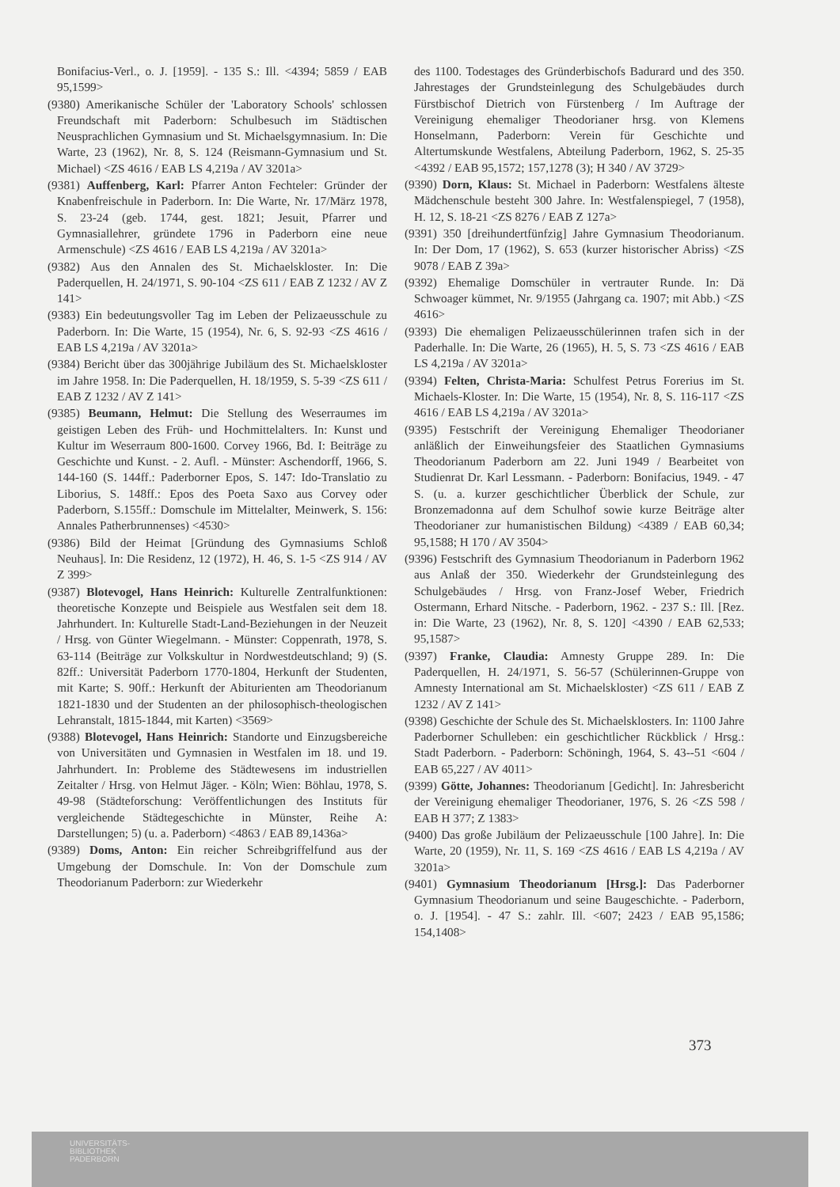Bonifacius-Verl., o. J. [1959]. - 135 S.: Ill. <4394; 5859 / EAB 95,1599>
(9380) Amerikanische Schüler der 'Laboratory Schools' schlossen Freundschaft mit Paderborn: Schulbesuch im Städtischen Neusprachlichen Gymnasium und St. Michaelsgymnasium. In: Die Warte, 23 (1962), Nr. 8, S. 124 (Reismann-Gymnasium und St. Michael) <ZS 4616 / EAB LS 4,219a / AV 3201a>
(9381) Auffenberg, Karl: Pfarrer Anton Fechteler: Gründer der Knabenfreischule in Paderborn. In: Die Warte, Nr. 17/März 1978, S. 23-24 (geb. 1744, gest. 1821; Jesuit, Pfarrer und Gymnasiallehrer, gründete 1796 in Paderborn eine neue Armenschule) <ZS 4616 / EAB LS 4,219a / AV 3201a>
(9382) Aus den Annalen des St. Michaelskloster. In: Die Paderquellen, H. 24/1971, S. 90-104 <ZS 611 / EAB Z 1232 / AV Z 141>
(9383) Ein bedeutungsvoller Tag im Leben der Pelizaeusschule zu Paderborn. In: Die Warte, 15 (1954), Nr. 6, S. 92-93 <ZS 4616 / EAB LS 4,219a / AV 3201a>
(9384) Bericht über das 300jährige Jubiläum des St. Michaelskloster im Jahre 1958. In: Die Paderquellen, H. 18/1959, S. 5-39 <ZS 611 / EAB Z 1232 / AV Z 141>
(9385) Beumann, Helmut: Die Stellung des Weserraumes im geistigen Leben des Früh- und Hochmittelalters. In: Kunst und Kultur im Weserraum 800-1600. Corvey 1966, Bd. I: Beiträge zu Geschichte und Kunst. - 2. Aufl. - Münster: Aschendorff, 1966, S. 144-160 (S. 144ff.: Paderborner Epos, S. 147: Ido-Translatio zu Liborius, S. 148ff.: Epos des Poeta Saxo aus Corvey oder Paderborn, S.155ff.: Domschule im Mittelalter, Meinwerk, S. 156: Annales Patherbrunnenses) <4530>
(9386) Bild der Heimat [Gründung des Gymnasiums Schloß Neuhaus]. In: Die Residenz, 12 (1972), H. 46, S. 1-5 <ZS 914 / AV Z 399>
(9387) Blotevogel, Hans Heinrich: Kulturelle Zentralfunktionen: theoretische Konzepte und Beispiele aus Westfalen seit dem 18. Jahrhundert. In: Kulturelle Stadt-Land-Beziehungen in der Neuzeit / Hrsg. von Günter Wiegelmann. - Münster: Coppenrath, 1978, S. 63-114 (Beiträge zur Volkskultur in Nordwestdeutschland; 9) (S. 82ff.: Universität Paderborn 1770-1804, Herkunft der Studenten, mit Karte; S. 90ff.: Herkunft der Abiturienten am Theodorianum 1821-1830 und der Studenten an der philosophisch-theologischen Lehranstalt, 1815-1844, mit Karten) <3569>
(9388) Blotevogel, Hans Heinrich: Standorte und Einzugsbereiche von Universitäten und Gymnasien in Westfalen im 18. und 19. Jahrhundert. In: Probleme des Städtewesens im industriellen Zeitalter / Hrsg. von Helmut Jäger. - Köln; Wien: Böhlau, 1978, S. 49-98 (Städteforschung: Veröffentlichungen des Instituts für vergleichende Städtegeschichte in Münster, Reihe A: Darstellungen; 5) (u. a. Paderborn) <4863 / EAB 89,1436a>
(9389) Doms, Anton: Ein reicher Schreibgriffelfund aus der Umgebung der Domschule. In: Von der Domschule zum Theodorianum Paderborn: zur Wiederkehr
des 1100. Todestages des Gründerbischofs Badurard und des 350. Jahrestages der Grundsteinlegung des Schulgebäudes durch Fürstbischof Dietrich von Fürstenberg / Im Auftrage der Vereinigung ehemaliger Theodorianer hrsg. von Klemens Honselmann, Paderborn: Verein für Geschichte und Altertumskunde Westfalens, Abteilung Paderborn, 1962, S. 25-35 <4392 / EAB 95,1572; 157,1278 (3); H 340 / AV 3729>
(9390) Dorn, Klaus: St. Michael in Paderborn: Westfalens älteste Mädchenschule besteht 300 Jahre. In: Westfalenspiegel, 7 (1958), H. 12, S. 18-21 <ZS 8276 / EAB Z 127a>
(9391) 350 [dreihundertfünfzig] Jahre Gymnasium Theodorianum. In: Der Dom, 17 (1962), S. 653 (kurzer historischer Abriss) <ZS 9078 / EAB Z 39a>
(9392) Ehemalige Domschüler in vertrauter Runde. In: Dä Schwoager kümmet, Nr. 9/1955 (Jahrgang ca. 1907; mit Abb.) <ZS 4616>
(9393) Die ehemaligen Pelizaeusschülerinnen trafen sich in der Paderhalle. In: Die Warte, 26 (1965), H. 5, S. 73 <ZS 4616 / EAB LS 4,219a / AV 3201a>
(9394) Felten, Christa-Maria: Schulfest Petrus Forerius im St. Michaels-Kloster. In: Die Warte, 15 (1954), Nr. 8, S. 116-117 <ZS 4616 / EAB LS 4,219a / AV 3201a>
(9395) Festschrift der Vereinigung Ehemaliger Theodorianer anläßlich der Einweihungsfeier des Staatlichen Gymnasiums Theodorianum Paderborn am 22. Juni 1949 / Bearbeitet von Studienrat Dr. Karl Lessmann. - Paderborn: Bonifacius, 1949. - 47 S. (u. a. kurzer geschichtlicher Überblick der Schule, zur Bronzemadonna auf dem Schulhof sowie kurze Beiträge alter Theodorianer zur humanistischen Bildung) <4389 / EAB 60,34; 95,1588; H 170 / AV 3504>
(9396) Festschrift des Gymnasium Theodorianum in Paderborn 1962 aus Anlaß der 350. Wiederkehr der Grundsteinlegung des Schulgebäudes / Hrsg. von Franz-Josef Weber, Friedrich Ostermann, Erhard Nitsche. - Paderborn, 1962. - 237 S.: Ill. [Rez. in: Die Warte, 23 (1962), Nr. 8, S. 120] <4390 / EAB 62,533; 95,1587>
(9397) Franke, Claudia: Amnesty Gruppe 289. In: Die Paderquellen, H. 24/1971, S. 56-57 (Schülerinnen-Gruppe von Amnesty International am St. Michaelskloster) <ZS 611 / EAB Z 1232 / AV Z 141>
(9398) Geschichte der Schule des St. Michaelsklosters. In: 1100 Jahre Paderborner Schulleben: ein geschichtlicher Rückblick / Hrsg.: Stadt Paderborn. - Paderborn: Schöningh, 1964, S. 43--51 <604 / EAB 65,227 / AV 4011>
(9399) Götte, Johannes: Theodorianum [Gedicht]. In: Jahresbericht der Vereinigung ehemaliger Theodorianer, 1976, S. 26 <ZS 598 / EAB H 377; Z 1383>
(9400) Das große Jubiläum der Pelizaeusschule [100 Jahre]. In: Die Warte, 20 (1959), Nr. 11, S. 169 <ZS 4616 / EAB LS 4,219a / AV 3201a>
(9401) Gymnasium Theodorianum [Hrsg.]: Das Paderborner Gymnasium Theodorianum und seine Baugeschichte. - Paderborn, o. J. [1954]. - 47 S.: zahlr. Ill. <607; 2423 / EAB 95,1586; 154,1408>
373
UNIVERSITÄTS-
BIBLIOTHEK
PADERBORN